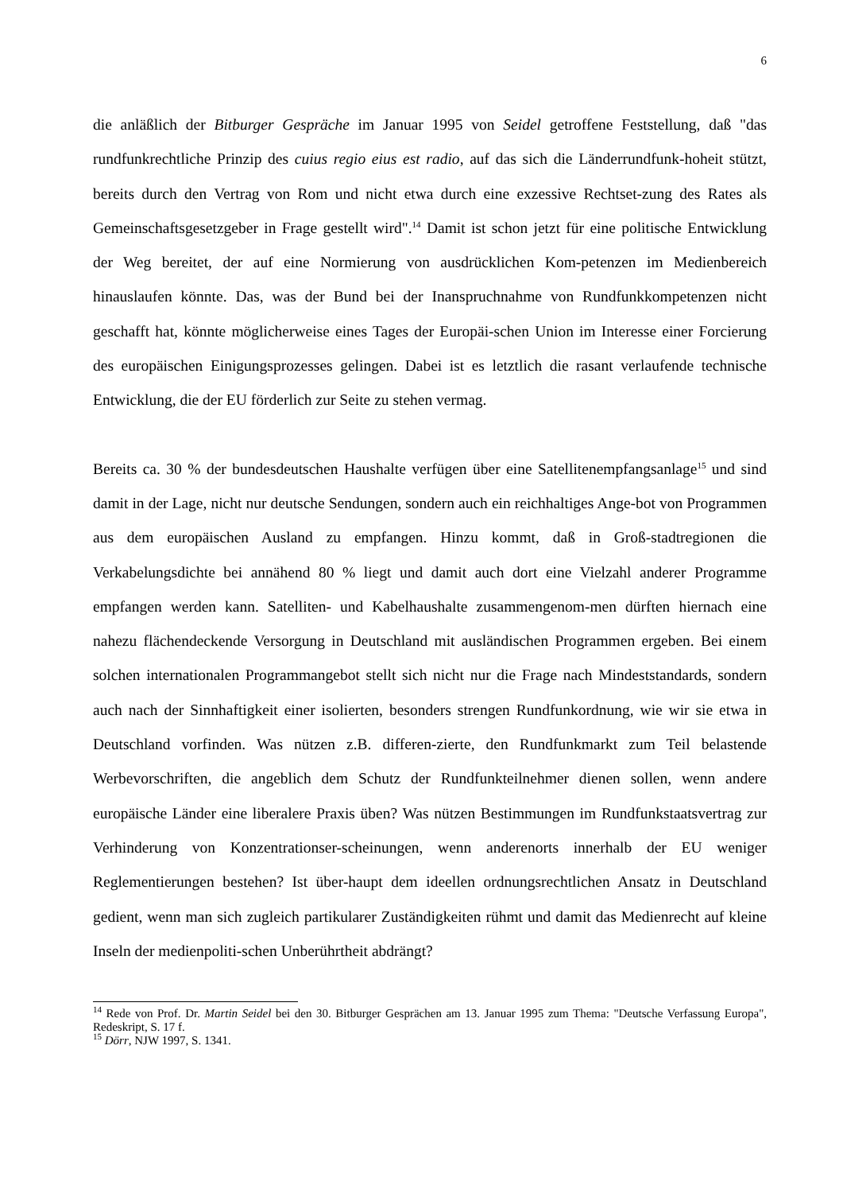6
die anläßlich der Bitburger Gespräche im Januar 1995 von Seidel getroffene Feststellung, daß "das rundfunkrechtliche Prinzip des cuius regio eius est radio, auf das sich die Länderrundfunk-hoheit stützt, bereits durch den Vertrag von Rom und nicht etwa durch eine exzessive Rechtset-zung des Rates als Gemeinschaftsgesetzgeber in Frage gestellt wird".<sup>14</sup> Damit ist schon jetzt für eine politische Entwicklung der Weg bereitet, der auf eine Normierung von ausdrücklichen Kom-petenzen im Medienbereich hinauslaufen könnte. Das, was der Bund bei der Inanspruchnahme von Rundfunkkompetenzen nicht geschafft hat, könnte möglicherweise eines Tages der Europäi-schen Union im Interesse einer Forcierung des europäischen Einigungsprozesses gelingen. Dabei ist es letztlich die rasant verlaufende technische Entwicklung, die der EU förderlich zur Seite zu stehen vermag.
Bereits ca. 30 % der bundesdeutschen Haushalte verfügen über eine Satellitenempfangsanlage<sup>15</sup> und sind damit in der Lage, nicht nur deutsche Sendungen, sondern auch ein reichhaltiges Ange-bot von Programmen aus dem europäischen Ausland zu empfangen. Hinzu kommt, daß in Groß-stadtregionen die Verkabelungsdichte bei annähend 80 % liegt und damit auch dort eine Vielzahl anderer Programme empfangen werden kann. Satelliten- und Kabelhaushalte zusammengenom-men dürften hiernach eine nahezu flächendeckende Versorgung in Deutschland mit ausländischen Programmen ergeben. Bei einem solchen internationalen Programmangebot stellt sich nicht nur die Frage nach Mindeststandards, sondern auch nach der Sinnhaftigkeit einer isolierten, besonders strengen Rundfunkordnung, wie wir sie etwa in Deutschland vorfinden. Was nützen z.B. differen-zierte, den Rundfunkmarkt zum Teil belastende Werbevorschriften, die angeblich dem Schutz der Rundfunkteilnehmer dienen sollen, wenn andere europäische Länder eine liberalere Praxis üben? Was nützen Bestimmungen im Rundfunkstaatsvertrag zur Verhinderung von Konzentrationser-scheinungen, wenn anderenorts innerhalb der EU weniger Reglementierungen bestehen? Ist über-haupt dem ideellen ordnungsrechtlichen Ansatz in Deutschland gedient, wenn man sich zugleich partikularer Zuständigkeiten rühmt und damit das Medienrecht auf kleine Inseln der medienpoliti-schen Unberührtheit abdrängt?
<sup>14</sup> Rede von Prof. Dr. Martin Seidel bei den 30. Bitburger Gesprächen am 13. Januar 1995 zum Thema: "Deutsche Verfassung Europa", Redeskript, S. 17 f.
<sup>15</sup> Dörr, NJW 1997, S. 1341.